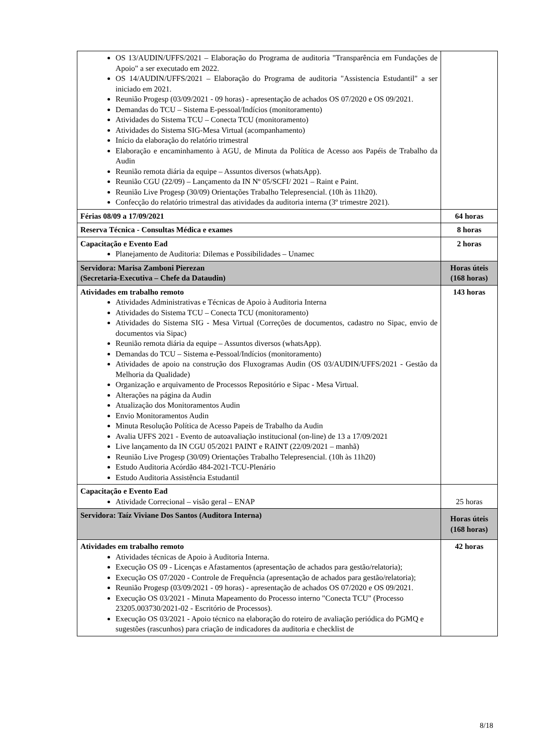| OS 13/AUDIN/UFFS/2021 – Elaboração do Programa de auditoria "Transparência em Fundações de Apoio" a ser executado em 2022. OS 14/AUDIN/UFFS/2021 – Elaboração do Programa de auditoria "Assistencia Estudantil" a ser iniciado em 2021. Reunião Progesp (03/09/2021 - 09 horas) - apresentação de achados OS 07/2020 e OS 09/2021. Demandas do TCU – Sistema E-pessoal/Indícios (monitoramento) Atividades do Sistema TCU – Conecta TCU (monitoramento) Atividades do Sistema SIG-Mesa Virtual (acompanhamento) Início da elaboração do relatório trimestral Elaboração e encaminhamento à AGU, de Minuta da Política de Acesso aos Papéis de Trabalho da Audin Reunião remota diária da equipe – Assuntos diversos (whatsApp). Reunião CGU (22/09) – Lançamento da IN Nº 05/SCFI/ 2021 – Raint e Paint. Reunião Live Progesp (30/09) Orientações Trabalho Telepresencial. (10h às 11h20). Confecção do relatório trimestral das atividades da auditoria interna (3º trimestre 2021). | |
| Férias 08/09 a 17/09/2021 | 64 horas |
| Reserva Técnica - Consultas Médica e exames | 8 horas |
| Capacitação e Evento Ead Planejamento de Auditoria: Dilemas e Possibilidades – Unamec | 2 horas |
| Servidora: Marisa Zamboni Pierezan (Secretaria-Executiva – Chefe da Dataudin) | Horas úteis (168 horas) |
| Atividades em trabalho remoto Atividades Administrativas e Técnicas de Apoio à Auditoria Interna Atividades do Sistema TCU – Conecta TCU (monitoramento) Atividades do Sistema SIG - Mesa Virtual (Correções de documentos, cadastro no Sipac, envio de documentos via Sipac) Reunião remota diária da equipe – Assuntos diversos (whatsApp). Demandas do TCU – Sistema e-Pessoal/Indícios (monitoramento) Atividades de apoio na construção dos Fluxogramas Audin (OS 03/AUDIN/UFFS/2021 - Gestão da Melhoria da Qualidade) Organização e arquivamento de Processos Repositório e Sipac - Mesa Virtual. Alterações na página da Audin Atualização dos Monitoramentos Audin Envio Monitoramentos Audin Minuta Resolução Política de Acesso Papeis de Trabalho da Audin Avalia UFFS 2021 - Evento de autoavaliação institucional (on-line) de 13 a 17/09/2021 Live lançamento da IN CGU 05/2021 PAINT e RAINT (22/09/2021 – manhã) Reunião Live Progesp (30/09) Orientações Trabalho Telepresencial. (10h às 11h20) Estudo Auditoria Acórdão 484-2021-TCU-Plenário Estudo Auditoria Assistência Estudantil | 143 horas |
| Capacitação e Evento Ead Atividade Correcional – visão geral – ENAP | 25 horas |
| Servidora: Taíz Viviane Dos Santos (Auditora Interna) | Horas úteis (168 horas) |
| Atividades em trabalho remoto Atividades técnicas de Apoio à Auditoria Interna. Execução OS 09 - Licenças e Afastamentos (apresentação de achados para gestão/relatoria); Execução OS 07/2020 - Controle de Frequência (apresentação de achados para gestão/relatoria); Reunião Progesp (03/09/2021 - 09 horas) - apresentação de achados OS 07/2020 e OS 09/2021. Execução OS 03/2021 - Minuta Mapeamento do Processo interno "Conecta TCU" (Processo 23205.003730/2021-02 - Escritório de Processos). Execução OS 03/2021 - Apoio técnico na elaboração do roteiro de avaliação periódica do PGMQ e sugestões (rascunhos) para criação de indicadores da auditoria e checklist de | 42 horas |
8/18